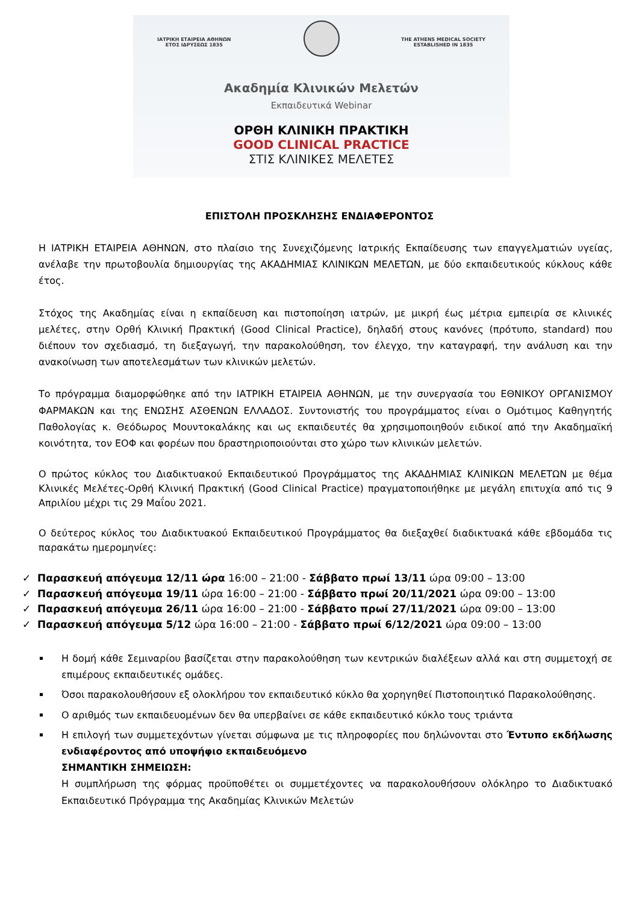ΙΑΤΡΙΚΗ ΕΤΑΙΡΕΙΑ ΑΘΗΝΩΝ
ΕΤΟΣ ΙΔΡΥΣΕΩΣ 1835
THE ATHENS MEDICAL SOCIETY
ESTABLISHED IN 1835
Ακαδημία Κλινικών Μελετών
Εκπαιδευτικά Webinar
ΟΡΘΗ ΚΛΙΝΙΚΗ ΠΡΑΚΤΙΚΗ
GOOD CLINICAL PRACTICE
ΣΤΙΣ ΚΛΙΝΙΚΕΣ ΜΕΛΕΤΕΣ
ΕΠΙΣΤΟΛΗ ΠΡΟΣΚΛΗΣΗΣ ΕΝΔΙΑΦΕΡΟΝΤΟΣ
Η ΙΑΤΡΙΚΗ ΕΤΑΙΡΕΙΑ ΑΘΗΝΩΝ, στο πλαίσιο της Συνεχιζόμενης Ιατρικής Εκπαίδευσης των επαγγελματιών υγείας, ανέλαβε την πρωτοβουλία δημιουργίας της ΑΚΑΔΗΜΙΑΣ ΚΛΙΝΙΚΩΝ ΜΕΛΕΤΩΝ, με δύο εκπαιδευτικούς κύκλους κάθε έτος.
Στόχος της Ακαδημίας είναι η εκπαίδευση και πιστοποίηση ιατρών, με μικρή έως μέτρια εμπειρία σε κλινικές μελέτες, στην Ορθή Κλινική Πρακτική (Good Clinical Practice), δηλαδή στους κανόνες (πρότυπο, standard) που διέπουν τον σχεδιασμό, τη διεξαγωγή, την παρακολούθηση, τον έλεγχο, την καταγραφή, την ανάλυση και την ανακοίνωση των αποτελεσμάτων των κλινικών μελετών.
Το πρόγραμμα διαμορφώθηκε από την ΙΑΤΡΙΚΗ ΕΤΑΙΡΕΙΑ ΑΘΗΝΩΝ, με την συνεργασία του ΕΘΝΙΚΟΥ ΟΡΓΑΝΙΣΜΟΥ ΦΑΡΜΑΚΩΝ και της ΕΝΩΣΗΣ ΑΣΘΕΝΩΝ ΕΛΛΑΔΟΣ. Συντονιστής του προγράμματος είναι ο Ομότιμος Καθηγητής Παθολογίας κ. Θεόδωρος Μουντοκαλάκης και ως εκπαιδευτές θα χρησιμοποιηθούν ειδικοί από την Ακαδημαϊκή κοινότητα, τον ΕΟΦ και φορέων που δραστηριοποιούνται στο χώρο των κλινικών μελετών.
Ο πρώτος κύκλος του Διαδικτυακού Εκπαιδευτικού Προγράμματος της ΑΚΑΔΗΜΙΑΣ ΚΛΙΝΙΚΩΝ ΜΕΛΕΤΩΝ με θέμα Κλινικές Μελέτες-Ορθή Κλινική Πρακτική (Good Clinical Practice) πραγματοποιήθηκε με μεγάλη επιτυχία από τις 9 Απριλίου μέχρι τις 29 Μαΐου 2021.
Ο δεύτερος κύκλος του Διαδικτυακού Εκπαιδευτικού Προγράμματος θα διεξαχθεί διαδικτυακά κάθε εβδομάδα τις παρακάτω ημερομηνίες:
✓ Παρασκευή απόγευμα 12/11 ώρα 16:00 – 21:00 - Σάββατο πρωί 13/11 ώρα 09:00 – 13:00
✓ Παρασκευή απόγευμα 19/11 ώρα 16:00 – 21:00 - Σάββατο πρωί 20/11/2021 ώρα 09:00 – 13:00
✓ Παρασκευή απόγευμα 26/11 ώρα 16:00 – 21:00 - Σάββατο πρωί 27/11/2021 ώρα 09:00 – 13:00
✓ Παρασκευή απόγευμα 5/12 ώρα 16:00 – 21:00 - Σάββατο πρωί 6/12/2021 ώρα 09:00 – 13:00
Η δομή κάθε Σεμιναρίου βασίζεται στην παρακολούθηση των κεντρικών διαλέξεων αλλά και στη συμμετοχή σε επιμέρους εκπαιδευτικές ομάδες.
Όσοι παρακολουθήσουν εξ ολοκλήρου τον εκπαιδευτικό κύκλο θα χορηγηθεί Πιστοποιητικό Παρακολούθησης.
Ο αριθμός των εκπαιδευομένων δεν θα υπερβαίνει σε κάθε εκπαιδευτικό κύκλο τους τριάντα
Η επιλογή των συμμετεχόντων γίνεται σύμφωνα με τις πληροφορίες που δηλώνονται στο Έντυπο εκδήλωσης ενδιαφέροντος από υποψήφιο εκπαιδευόμενο
ΣΗΜΑΝΤΙΚΗ ΣΗΜΕΙΩΣΗ:
Η συμπλήρωση της φόρμας προϋποθέτει οι συμμετέχοντες να παρακολουθήσουν ολόκληρο το Διαδικτυακό Εκπαιδευτικό Πρόγραμμα της Ακαδημίας Κλινικών Μελετών